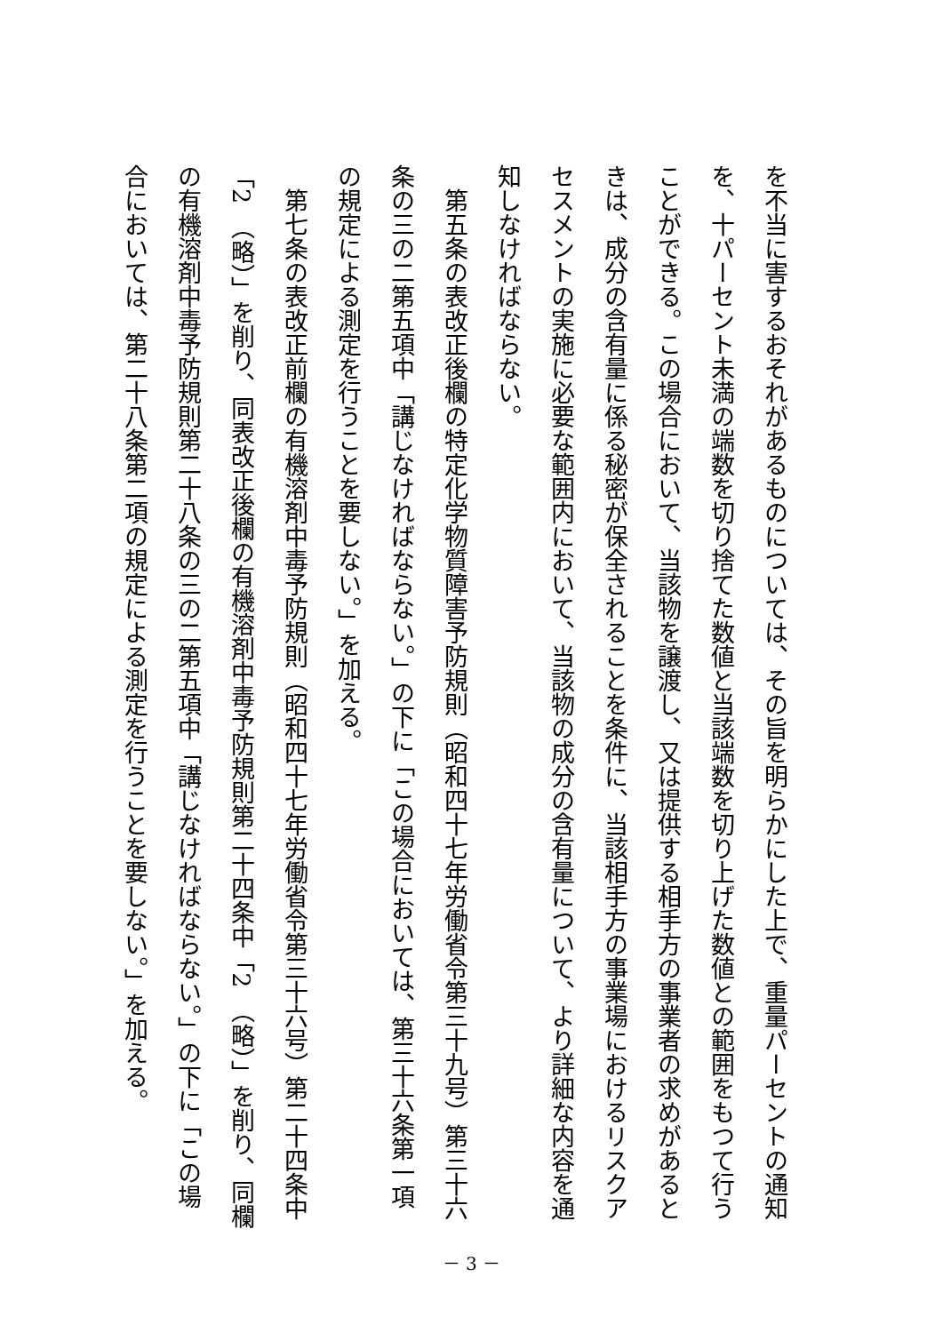を不当に害するおそれがあるものについては、その旨を明らかにした上で、重量パーセントの通知を、十パーセント未満の端数を切り捨てた数値と当該端数を切り上げた数値との範囲をもつて行うことができる。この場合において、当該物を譲渡し、又は提供する相手方の事業者の求めがあるときは、成分の含有量に係る秘密が保全されることを条件に、当該相手方の事業場におけるリスクアセスメントの実施に必要な範囲内において、当該物の成分の含有量について、より詳細な内容を通知しなければならない。
　第五条の表改正後欄の特定化学物質障害予防規則（昭和四十七年労働省令第三十九号）第三十六条の三の二第五項中「講じなければならない。」の下に「この場合においては、第三十六条第一項の規定による測定を行うことを要しない。」を加える。
　第七条の表改正前欄の有機溶剤中毒予防規則（昭和四十七年労働省令第三十六号）第二十四条中「2　（略）」を削り、同表改正後欄の有機溶剤中毒予防規則第二十四条中「2　（略）」を削り、同欄の有機溶剤中毒予防規則第二十八条の三の二第五項中「講じなければならない。」の下に「この場合においては、第二十八条第二項の規定による測定を行うことを要しない。」を加える。
－ 3 －